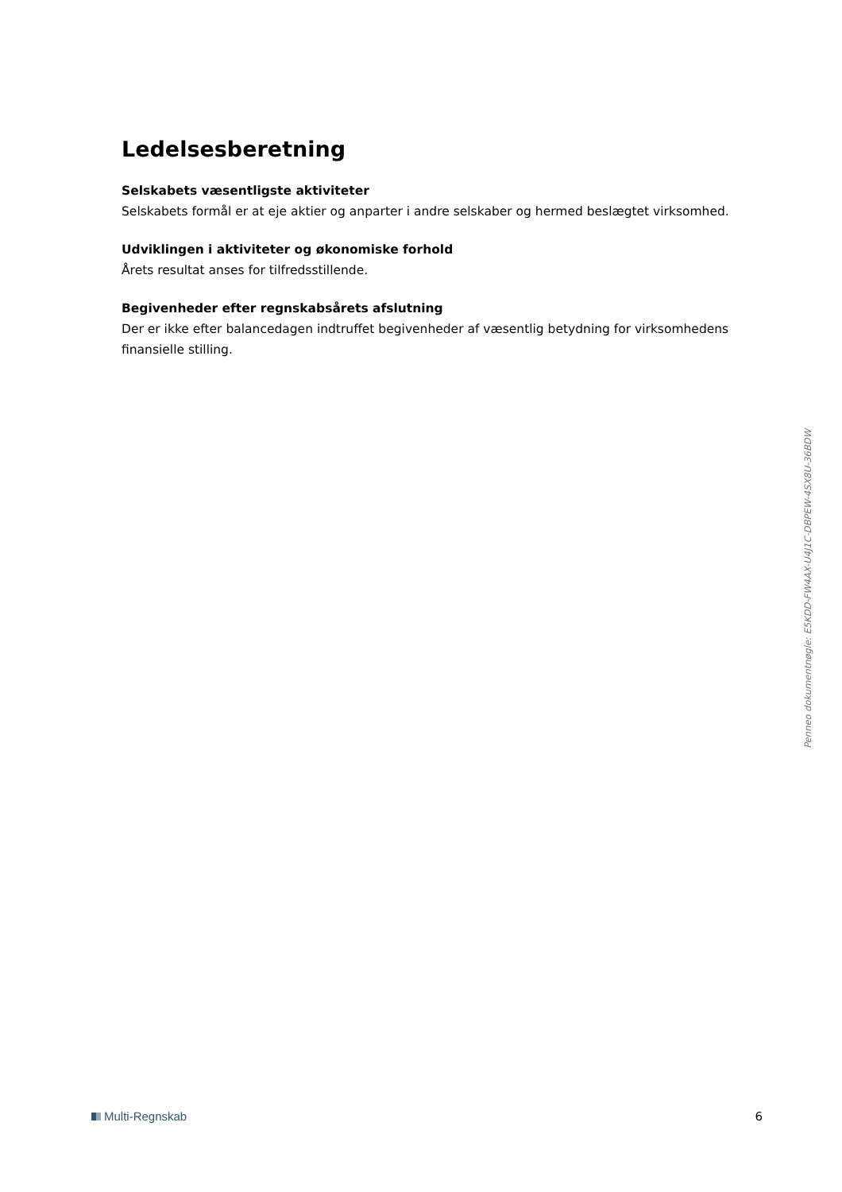Ledelsesberetning
Selskabets væsentligste aktiviteter
Selskabets formål er at eje aktier og anparter i andre selskaber og hermed beslægtet virksomhed.
Udviklingen i aktiviteter og økonomiske forhold
Årets resultat anses for tilfredsstillende.
Begivenheder efter regnskabsårets afslutning
Der er ikke efter balancedagen indtruffet begivenheder af væsentlig betydning for virksomhedens finansielle stilling.
Penneo dokumentnøgle: E5KDD-FW4AX-U4J1C-DBPEW-4SX8U-36BDW
Multi-Regnskab 6